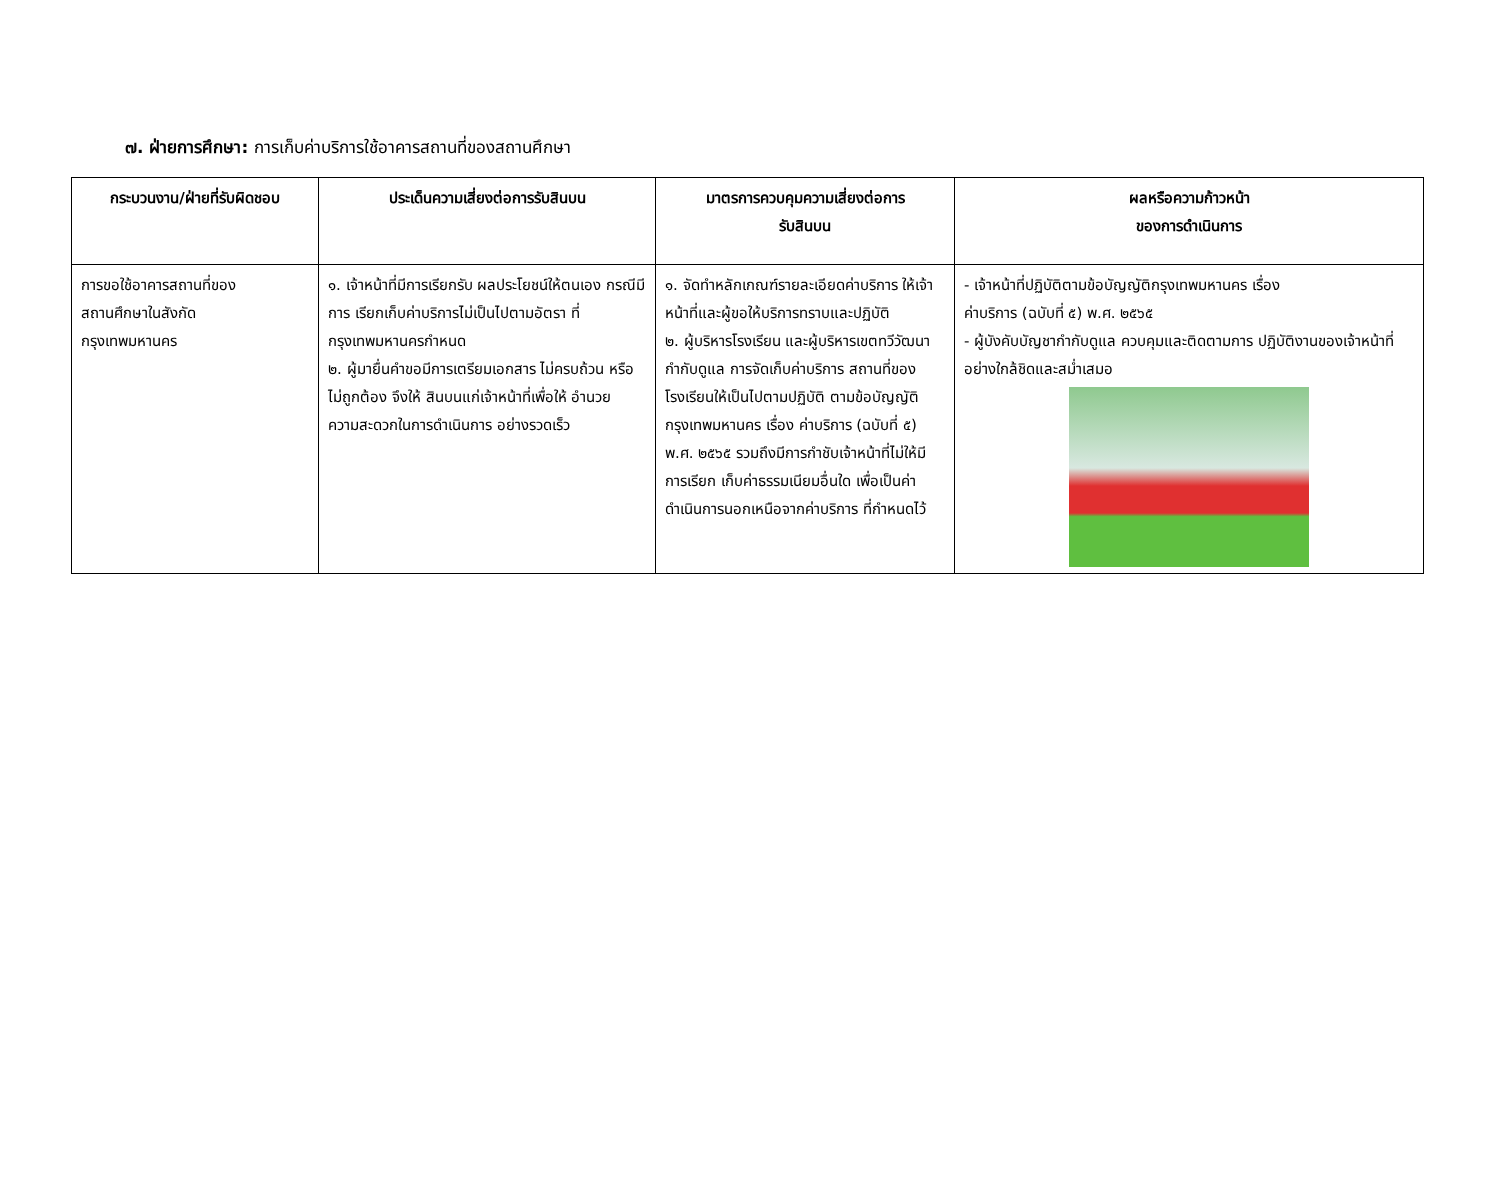๗. ฝ่ายการศึกษา: การเก็บค่าบริการใช้อาคารสถานที่ของสถานศึกษา
| กระบวนงาน/ฝ่ายที่รับผิดชอบ | ประเด็นความเสี่ยงต่อการรับสินบน | มาตรการควบคุมความเสี่ยงต่อการ รับสินบน | ผลหรือความก้าวหน้า ของการดำเนินการ |
| --- | --- | --- | --- |
| การขอใช้อาคารสถานที่ของ สถานศึกษาในสังกัด กรุงเทพมหานคร | ๑. เจ้าหน้าที่มีการเรียกรับ ผลประโยชน์ให้ตนเอง กรณีมีการ เรียกเก็บค่าบริการไม่เป็นไปตามอัตรา ที่กรุงเทพมหานครกำหนด ๒. ผู้มายื่นคำขอมีการเตรียมเอกสาร ไม่ครบถ้วน หรือไม่ถูกต้อง จึงให้ สินบนแก่เจ้าหน้าที่เพื่อให้ อำนวย ความสะดวกในการดำเนินการ อย่างรวดเร็ว | ๑. จัดทำหลักเกณฑ์รายละเอียดค่าบริการ ให้เจ้าหน้าที่และผู้ขอให้บริการทราบและปฏิบัติ ๒. ผู้บริหารโรงเรียน และผู้บริหารเขตทวีวัฒนา กำกับดูแล การจัดเก็บค่าบริการ สถานที่ของโรงเรียนให้เป็นไปตามปฏิบัติ ตามข้อบัญญัติกรุงเทพมหานคร เรื่อง ค่าบริการ (ฉบับที่ ๕) พ.ศ. ๒๕๖๕ รวมถึงมีการกำชับเจ้าหน้าที่ไม่ให้มีการเรียก เก็บค่าธรรมเนียมอื่นใด เพื่อเป็นค่าดำเนินการนอกเหนือจากค่าบริการ ที่กำหนดไว้ | - เจ้าหน้าที่ปฏิบัติตามข้อบัญญัติกรุงเทพมหานคร เรื่อง ค่าบริการ (ฉบับที่ ๕) พ.ศ. ๒๕๖๕ - ผู้บังคับบัญชากำกับดูแล ควบคุมและติดตามการ ปฏิบัติงานของเจ้าหน้าที่อย่างใกล้ชิดและสม่ำเสมอ |